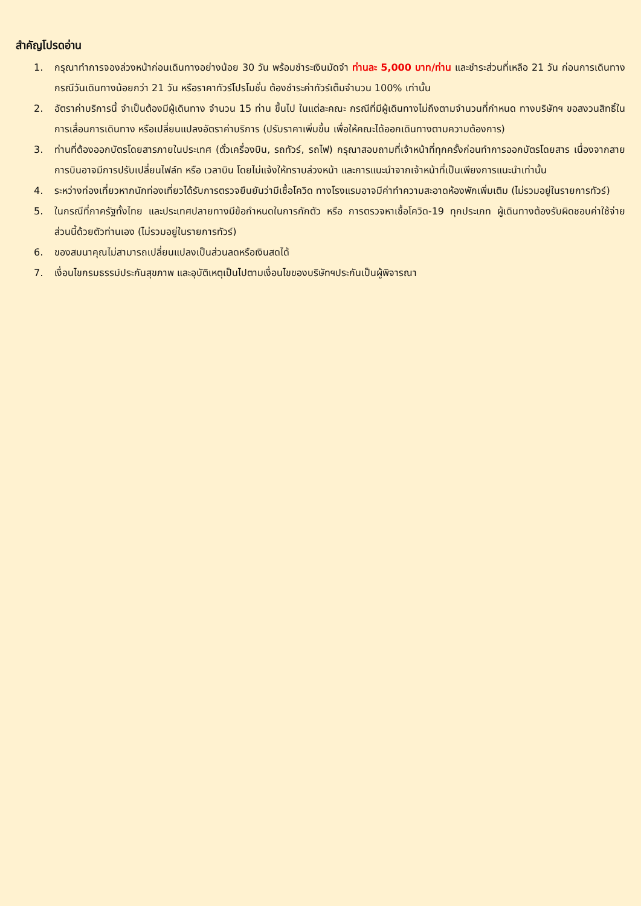สำคัญโปรดอ่าน
1. กรุณาทำการจองล่วงหน้าก่อนเดินทางอย่างน้อย 30 วัน พร้อมชำระเงินมัดจำ ท่านละ 5,000 บาท/ท่าน และชำระส่วนที่เหลือ 21 วัน ก่อนการเดินทาง กรณีวันเดินทางน้อยกว่า 21 วัน หรือราคาทัวร์โปรโมชั่น ต้องชำระค่าทัวร์เต็มจำนวน 100% เท่านั้น
2. อัตราค่าบริการนี้ จำเป็นต้องมีผู้เดินทาง จำนวน 15 ท่าน ขึ้นไป ในแต่ละคณะ กรณีที่มีผู้เดินทางไม่ถึงตามจำนวนที่กำหนด ทางบริษัทฯ ขอสงวนสิทธิ์ในการเลื่อนการเดินทาง หรือเปลี่ยนแปลงอัตราค่าบริการ (ปรับราคาเพิ่มขึ้น เพื่อให้คณะได้ออกเดินทางตามความต้องการ)
3. ท่านที่ต้องออกบัตรโดยสารภายในประเทศ (ตั๋วเครื่องบิน, รถทัวร์, รถไฟ) กรุณาสอบถามที่เจ้าหน้าที่ทุกครั้งก่อนทำการออกบัตรโดยสาร เนื่องจากสายการบินอาจมีการปรับเปลี่ยนไฟล์ท หรือ เวลาบิน โดยไม่แจ้งให้ทราบล่วงหน้า และการแนะนำจากเจ้าหน้าที่เป็นเพียงการแนะนำเท่านั้น
4. ระหว่างท่องเที่ยวหากนักท่องเที่ยวได้รับการตรวจยืนยันว่ามีเชื้อโควิด ทางโรงแรมอาจมีค่าทำความสะอาดห้องพักเพิ่มเติม (ไม่รวมอยู่ในรายการทัวร์)
5. ในกรณีที่ภาครัฐทั้งไทย และประเทศปลายทางมีข้อกำหนดในการกักตัว หรือ การตรวจหาเชื้อโควิด-19 ทุกประเภท ผู้เดินทางต้องรับผิดชอบค่าใช้จ่ายส่วนนี้ด้วยตัวท่านเอง (ไม่รวมอยู่ในรายการทัวร์)
6. ของสมนาคุณไม่สามารถเปลี่ยนแปลงเป็นส่วนลดหรือเงินสดได้
7. เงื่อนไขกรมธรรม์ประกันสุขภาพ และอุบัติเหตุเป็นไปตามเงื่อนไขของบริษัทฯประกันเป็นผู้พิจารณา